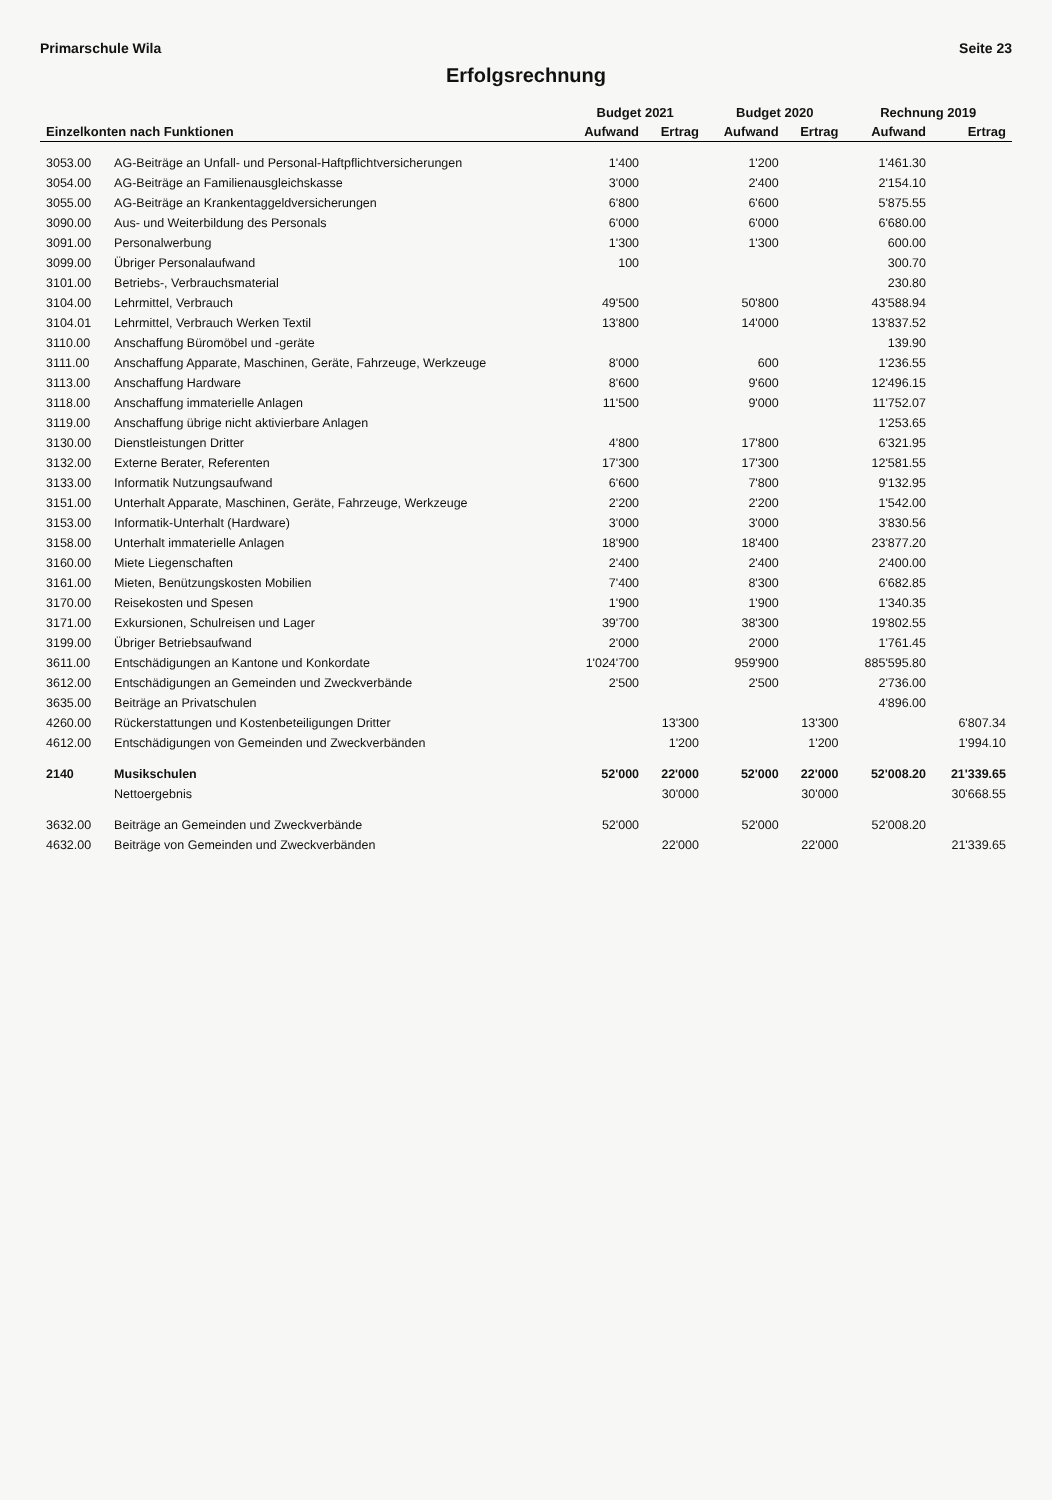Primarschule Wila Seite 23
Erfolgsrechnung
| | | Budget 2021 | | Budget 2020 | | Rechnung 2019 | |
| --- | --- | --- | --- | --- | --- | --- | --- |
| Einzelkonten nach Funktionen | | Aufwand | Ertrag | Aufwand | Ertrag | Aufwand | Ertrag |
| 3053.00 | AG-Beiträge an Unfall- und Personal-Haftpflichtversicherungen | 1'400 | | 1'200 | | 1'461.30 | |
| 3054.00 | AG-Beiträge an Familienausgleichskasse | 3'000 | | 2'400 | | 2'154.10 | |
| 3055.00 | AG-Beiträge an Krankentaggeldversicherungen | 6'800 | | 6'600 | | 5'875.55 | |
| 3090.00 | Aus- und Weiterbildung des Personals | 6'000 | | 6'000 | | 6'680.00 | |
| 3091.00 | Personalwerbung | 1'300 | | 1'300 | | 600.00 | |
| 3099.00 | Übriger Personalaufwand | 100 | | | | 300.70 | |
| 3101.00 | Betriebs-, Verbrauchsmaterial | | | | | 230.80 | |
| 3104.00 | Lehrmittel, Verbrauch | 49'500 | | 50'800 | | 43'588.94 | |
| 3104.01 | Lehrmittel, Verbrauch Werken Textil | 13'800 | | 14'000 | | 13'837.52 | |
| 3110.00 | Anschaffung Büromöbel und -geräte | | | | | 139.90 | |
| 3111.00 | Anschaffung Apparate, Maschinen, Geräte, Fahrzeuge, Werkzeuge | 8'000 | | 600 | | 1'236.55 | |
| 3113.00 | Anschaffung Hardware | 8'600 | | 9'600 | | 12'496.15 | |
| 3118.00 | Anschaffung immaterielle Anlagen | 11'500 | | 9'000 | | 11'752.07 | |
| 3119.00 | Anschaffung übrige nicht aktivierbare Anlagen | | | | | 1'253.65 | |
| 3130.00 | Dienstleistungen Dritter | 4'800 | | 17'800 | | 6'321.95 | |
| 3132.00 | Externe Berater, Referenten | 17'300 | | 17'300 | | 12'581.55 | |
| 3133.00 | Informatik Nutzungsaufwand | 6'600 | | 7'800 | | 9'132.95 | |
| 3151.00 | Unterhalt Apparate, Maschinen, Geräte, Fahrzeuge, Werkzeuge | 2'200 | | 2'200 | | 1'542.00 | |
| 3153.00 | Informatik-Unterhalt (Hardware) | 3'000 | | 3'000 | | 3'830.56 | |
| 3158.00 | Unterhalt immaterielle Anlagen | 18'900 | | 18'400 | | 23'877.20 | |
| 3160.00 | Miete Liegenschaften | 2'400 | | 2'400 | | 2'400.00 | |
| 3161.00 | Mieten, Benützungskosten Mobilien | 7'400 | | 8'300 | | 6'682.85 | |
| 3170.00 | Reisekosten und Spesen | 1'900 | | 1'900 | | 1'340.35 | |
| 3171.00 | Exkursionen, Schulreisen und Lager | 39'700 | | 38'300 | | 19'802.55 | |
| 3199.00 | Übriger Betriebsaufwand | 2'000 | | 2'000 | | 1'761.45 | |
| 3611.00 | Entschädigungen an Kantone und Konkordate | 1'024'700 | | 959'900 | | 885'595.80 | |
| 3612.00 | Entschädigungen an Gemeinden und Zweckverbände | 2'500 | | 2'500 | | 2'736.00 | |
| 3635.00 | Beiträge an Privatschulen | | | | | 4'896.00 | |
| 4260.00 | Rückerstattungen und Kostenbeteiligungen Dritter | | 13'300 | | 13'300 | | 6'807.34 |
| 4612.00 | Entschädigungen von Gemeinden und Zweckverbänden | | 1'200 | | 1'200 | | 1'994.10 |
| 2140 | Musikschulen | 52'000 | 22'000 | 52'000 | 22'000 | 52'008.20 | 21'339.65 |
| | Nettoergebnis | | 30'000 | | 30'000 | | 30'668.55 |
| 3632.00 | Beiträge an Gemeinden und Zweckverbände | 52'000 | | 52'000 | | 52'008.20 | |
| 4632.00 | Beiträge von Gemeinden und Zweckverbänden | | 22'000 | | 22'000 | | 21'339.65 |